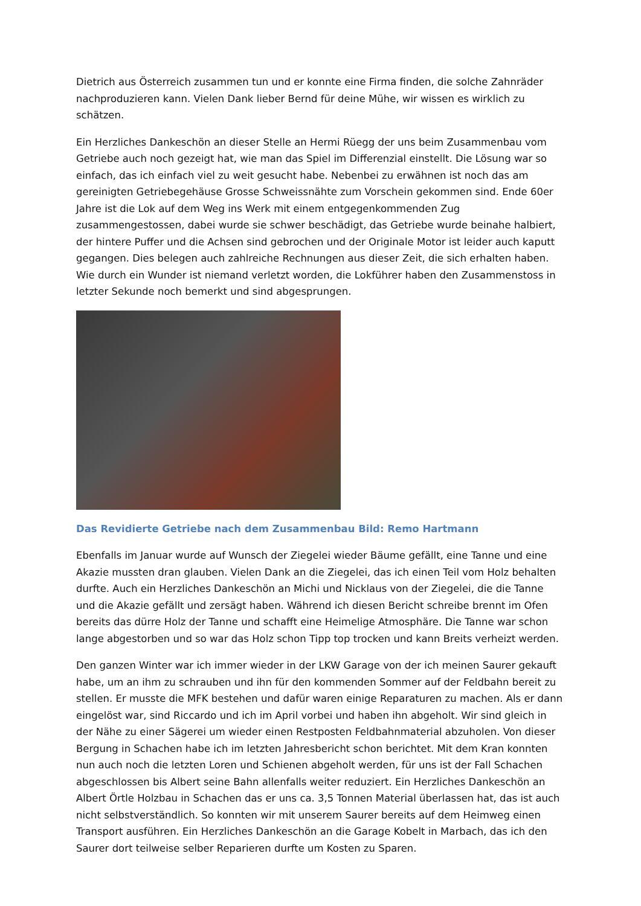Dietrich aus Österreich zusammen tun und er konnte eine Firma finden, die solche Zahnräder nachproduzieren kann. Vielen Dank lieber Bernd für deine Mühe, wir wissen es wirklich zu schätzen.
Ein Herzliches Dankeschön an dieser Stelle an Hermi Rüegg der uns beim Zusammenbau vom Getriebe auch noch gezeigt hat, wie man das Spiel im Differenzial einstellt. Die Lösung war so einfach, das ich einfach viel zu weit gesucht habe. Nebenbei zu erwähnen ist noch das am gereinigten Getriebegehäuse Grosse Schweissnähte zum Vorschein gekommen sind. Ende 60er Jahre ist die Lok auf dem Weg ins Werk mit einem entgegenkommenden Zug zusammengestossen, dabei wurde sie schwer beschädigt, das Getriebe wurde beinahe halbiert, der hintere Puffer und die Achsen sind gebrochen und der Originale Motor ist leider auch kaputt gegangen. Dies belegen auch zahlreiche Rechnungen aus dieser Zeit, die sich erhalten haben. Wie durch ein Wunder ist niemand verletzt worden, die Lokführer haben den Zusammenstoss in letzter Sekunde noch bemerkt und sind abgesprungen.
Das Revidierte Getriebe nach dem Zusammenbau Bild: Remo Hartmann
Ebenfalls im Januar wurde auf Wunsch der Ziegelei wieder Bäume gefällt, eine Tanne und eine Akazie mussten dran glauben. Vielen Dank an die Ziegelei, das ich einen Teil vom Holz behalten durfte. Auch ein Herzliches Dankeschön an Michi und Nicklaus von der Ziegelei, die die Tanne und die Akazie gefällt und zersägt haben. Während ich diesen Bericht schreibe brennt im Ofen bereits das dürre Holz der Tanne und schafft eine Heimelige Atmosphäre. Die Tanne war schon lange abgestorben und so war das Holz schon Tipp top trocken und kann Breits verheizt werden.
Den ganzen Winter war ich immer wieder in der LKW Garage von der ich meinen Saurer gekauft habe, um an ihm zu schrauben und ihn für den kommenden Sommer auf der Feldbahn bereit zu stellen. Er musste die MFK bestehen und dafür waren einige Reparaturen zu machen. Als er dann eingelöst war, sind Riccardo und ich im April vorbei und haben ihn abgeholt. Wir sind gleich in der Nähe zu einer Sägerei um wieder einen Restposten Feldbahnmaterial abzuholen. Von dieser Bergung in Schachen habe ich im letzten Jahresbericht schon berichtet. Mit dem Kran konnten nun auch noch die letzten Loren und Schienen abgeholt werden, für uns ist der Fall Schachen abgeschlossen bis Albert seine Bahn allenfalls weiter reduziert. Ein Herzliches Dankeschön an Albert Örtle Holzbau in Schachen das er uns ca. 3,5 Tonnen Material überlassen hat, das ist auch nicht selbstverständlich. So konnten wir mit unserem Saurer bereits auf dem Heimweg einen Transport ausführen. Ein Herzliches Dankeschön an die Garage Kobelt in Marbach, das ich den Saurer dort teilweise selber Reparieren durfte um Kosten zu Sparen.